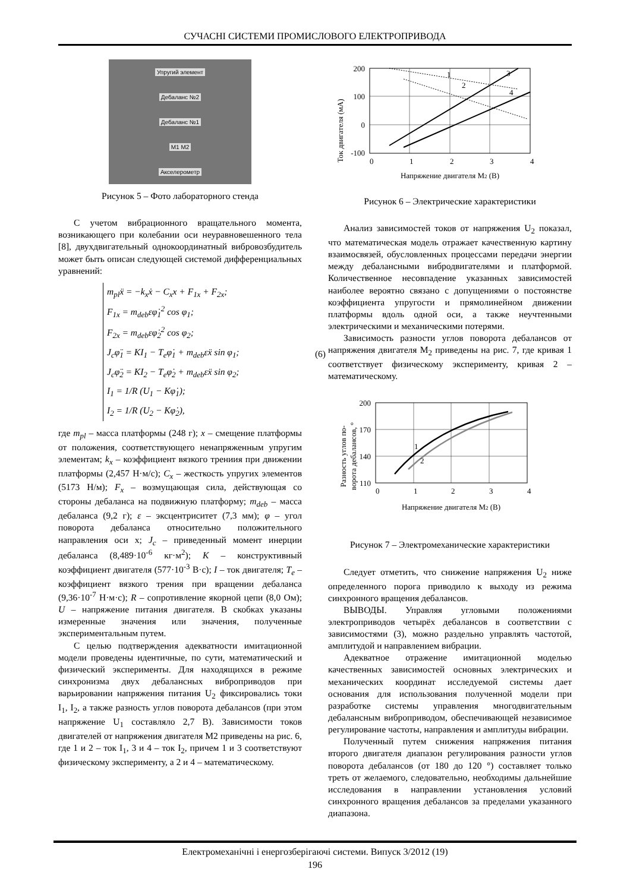СУЧАСНІ СИСТЕМИ ПРОМИСЛОВОГО ЕЛЕКТРОПРИВОДА
Упругий элемент
Дебаланс №2
Дебаланс №1
M1 M2
Акселерометр
Рисунок 5 – Фото лабораторного стенда
С учетом вибрационного вращательного момента, возникающего при колебании оси неуравновешенного тела [8], двухдвигательный однокоординатный вибровозбудитель может быть описан следующей системой дифференциальных уравнений:
m<sub>pl</sub>ẍ = −k<sub>x</sub>ẋ − C<sub>x</sub>x + F<sub>1x</sub> + F<sub>2x</sub>;
F<sub>1x</sub> = m<sub>deb</sub>εφ̇<sub>1</sub><sup>2</sup> cos φ<sub>1</sub>;
F<sub>2x</sub> = m<sub>deb</sub>εφ̇<sub>2</sub><sup>2</sup> cos φ<sub>2</sub>;
J<sub>c</sub>φ̈<sub>1</sub> = KI<sub>1</sub> − T<sub>e</sub>φ̇<sub>1</sub> + m<sub>deb</sub>εẍ sin φ<sub>1</sub>;
J<sub>c</sub>φ̈<sub>2</sub> = KI<sub>2</sub> − T<sub>e</sub>φ̇<sub>2</sub> + m<sub>deb</sub>εẍ sin φ<sub>2</sub>;
I<sub>1</sub> = 1/R (U<sub>1</sub> − Kφ̇<sub>1</sub>);
I<sub>2</sub> = 1/R (U<sub>2</sub> − Kφ̇<sub>2</sub>), (6)
где m<sub>pl</sub> – масса платформы (248 г); x – смещение платформы от положения, соответствующего ненапряженным упругим элементам; k<sub>x</sub> – коэффициент вязкого трениия при движении платформы (2,457 Н·м/с); C<sub>x</sub> – жесткость упругих элементов (5173 Н/м); F<sub>x</sub> – возмущающая сила, действующая со стороны дебаланса на подвижную платформу; m<sub>deb</sub> – масса дебаланса (9,2 г); ε – эксцентриситет (7,3 мм); φ – угол поворота дебаланса относительно положительного направления оси x; J<sub>c</sub> – приведенный момент инерции дебаланса (8,489·10<sup>-6</sup> кг·м<sup>2</sup>); K – конструктивный коэффициент двигателя (577·10<sup>-3</sup> В·с); I – ток двигателя; T<sub>e</sub> – коэффициент вязкого трения при вращении дебаланса (9,36·10<sup>-7</sup> Н·м·с); R – сопротивление якорной цепи (8,0 Ом); U – напряжение питания двигателя. В скобках указаны измеренные значения или значения, полученные экспериментальным путем.
С целью подтверждения адекватности имитационной модели проведены идентичные, по сути, математический и физический эксперименты. Для находящихся в режиме синхронизма двух дебалансных вибро­приводов при варьировании напряжения питания U<sub>2</sub> фиксировались токи I<sub>1</sub>, I<sub>2</sub>, а также разность углов поворота дебалансов (при этом напряжение U<sub>1</sub> составляло 2,7 В). Зависимости токов двигателей от напряжения двигателя M2 приведены на рис. 6, где 1 и 2 – ток I<sub>1</sub>, 3 и 4 – ток I<sub>2</sub>, причем 1 и 3 соответствуют физическому эксперименту, а 2 и 4 – математическому.
Ток двигателя (мА)
200
100
0
-100
0
1
2
3
4
Напряжение двигателя M2 (В)
1
2
3
4
Рисунок 6 – Электрические характеристики
Анализ зависимостей токов от напряжения U<sub>2</sub> показал, что математическая модель отражает качественную картину взаимосвязей, обусловленных процессами передачи энергии между дебалансными вибродвигателями и платформой. Количественное несовпадение указанных зависимостей наиболее вероятно связано с допущениями о постоянстве коэффициента упругости и прямолинейном движении платформы вдоль одной оси, а также неучтенными электрическими и механическими потерями.
Зависимость разности углов поворота дебалансов от напряжения двигателя M<sub>2</sub> приведены на рис. 7, где кривая 1 соответствует физическому эксперименту, кривая 2 – математическому.
Разность углов по-
ворота дебалансов, °
200
170
140
110
0
1
2
3
4
Напряжение двигателя M2 (В)
1
2
Рисунок 7 – Электромеханические характеристики
Следует отметить, что снижение напряжения U<sub>2</sub> ниже определенного порога приводило к выходу из режима синхронного вращения дебалансов.
ВЫВОДЫ. Управляя угловыми положениями электроприводов четырёх дебалансов в соответствии с зависимостями (3), можно раздельно управлять частотой, амплитудой и направлением вибрации.
Адекватное отражение имитационной моделью качественных зависимостей основных электрических и механических координат исследуемой системы дает основания для использования полученной модели при разработке системы управления многодвигательным дебалансным вибро­приводом, обеспечивающей независимое регулирование частоты, направления и амплитуды вибрации.
Полученный путем снижения напряжения питания второго двигателя диапазон регулирования разности углов поворота дебалансов (от 180 до 120 °) составляет только треть от желаемого, следовательно, необходимы дальнейшие исследования в направлении установления условий синхронного вращения дебалансов за пределами указанного диапазона.
Електромеханічні і енергозберігаючі системи. Випуск 3/2012 (19)
196